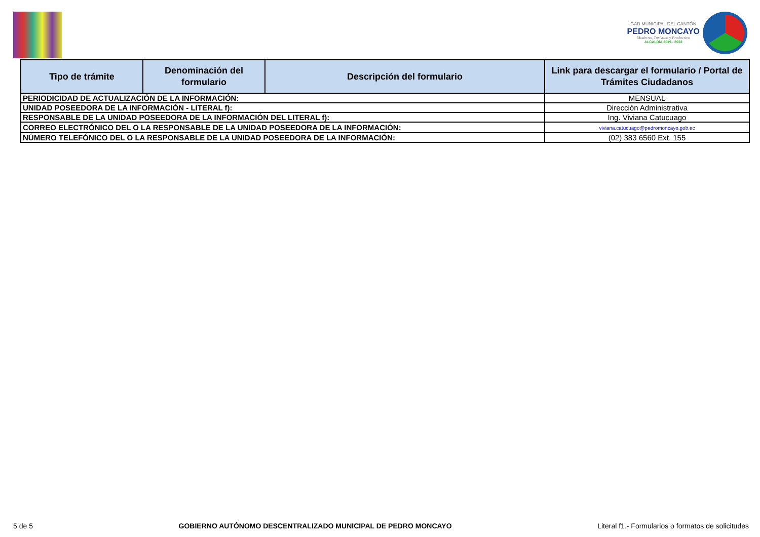GAD MUNICIPAL DEL CANTÓN
PEDRO MONCAYO
Moderno, Turístico y Productivo
ALCALDÍA 2019 - 2023
| Tipo de trámite | Denominación del formulario | Descripción del formulario | Link para descargar el formulario / Portal de Trámites Ciudadanos |
| --- | --- | --- | --- |
| PERIODICIDAD DE ACTUALIZACIÓN DE LA INFORMACIÓN: | | | MENSUAL |
| UNIDAD POSEEDORA DE LA INFORMACIÓN - LITERAL f): | | | Dirección Administrativa |
| RESPONSABLE DE LA UNIDAD POSEEDORA DE LA INFORMACIÓN DEL LITERAL f): | | | Ing. Viviana Catucuago |
| CORREO ELECTRÓNICO DEL O LA RESPONSABLE DE LA UNIDAD POSEEDORA DE LA INFORMACIÓN: | | | viviana.catucuago@pedromoncayo.gob.ec |
| NÚMERO TELEFÓNICO DEL O LA RESPONSABLE DE LA UNIDAD POSEEDORA DE LA INFORMACIÓN: | | | (02) 383 6560 Ext. 155 |
5 de 5 GOBIERNO AUTÓNOMO DESCENTRALIZADO MUNICIPAL DE PEDRO MONCAYO Literal f1.- Formularios o formatos de solicitudes